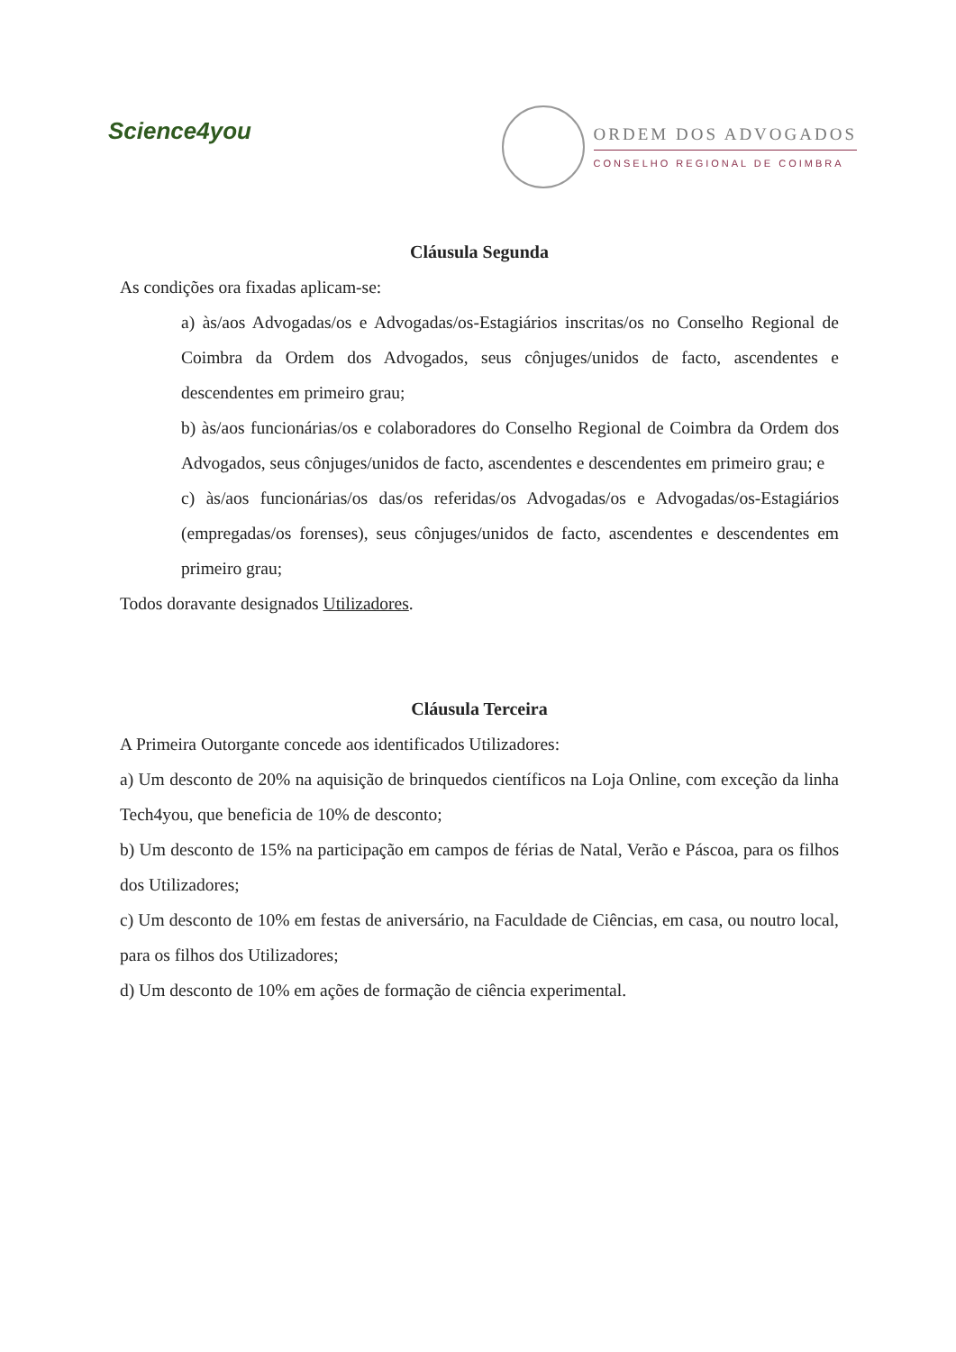Science4you
ORDEM DOS ADVOGADOS
CONSELHO REGIONAL DE COIMBRA
Cláusula Segunda
As condições ora fixadas aplicam-se:
a) às/aos Advogadas/os e Advogadas/os-Estagiários inscritas/os no Conselho Regional de Coimbra da Ordem dos Advogados, seus cônjuges/unidos de facto, ascendentes e descendentes em primeiro grau;
b) às/aos funcionárias/os e colaboradores do Conselho Regional de Coimbra da Ordem dos Advogados, seus cônjuges/unidos de facto, ascendentes e descendentes em primeiro grau; e
c) às/aos funcionárias/os das/os referidas/os Advogadas/os e Advogadas/os-Estagiários (empregadas/os forenses), seus cônjuges/unidos de facto, ascendentes e descendentes em primeiro grau;
Todos doravante designados Utilizadores.
Cláusula Terceira
A Primeira Outorgante concede aos identificados Utilizadores:
a) Um desconto de 20% na aquisição de brinquedos científicos na Loja Online, com exceção da linha Tech4you, que beneficia de 10% de desconto;
b) Um desconto de 15% na participação em campos de férias de Natal, Verão e Páscoa, para os filhos dos Utilizadores;
c) Um desconto de 10% em festas de aniversário, na Faculdade de Ciências, em casa, ou noutro local, para os filhos dos Utilizadores;
d) Um desconto de 10% em ações de formação de ciência experimental.